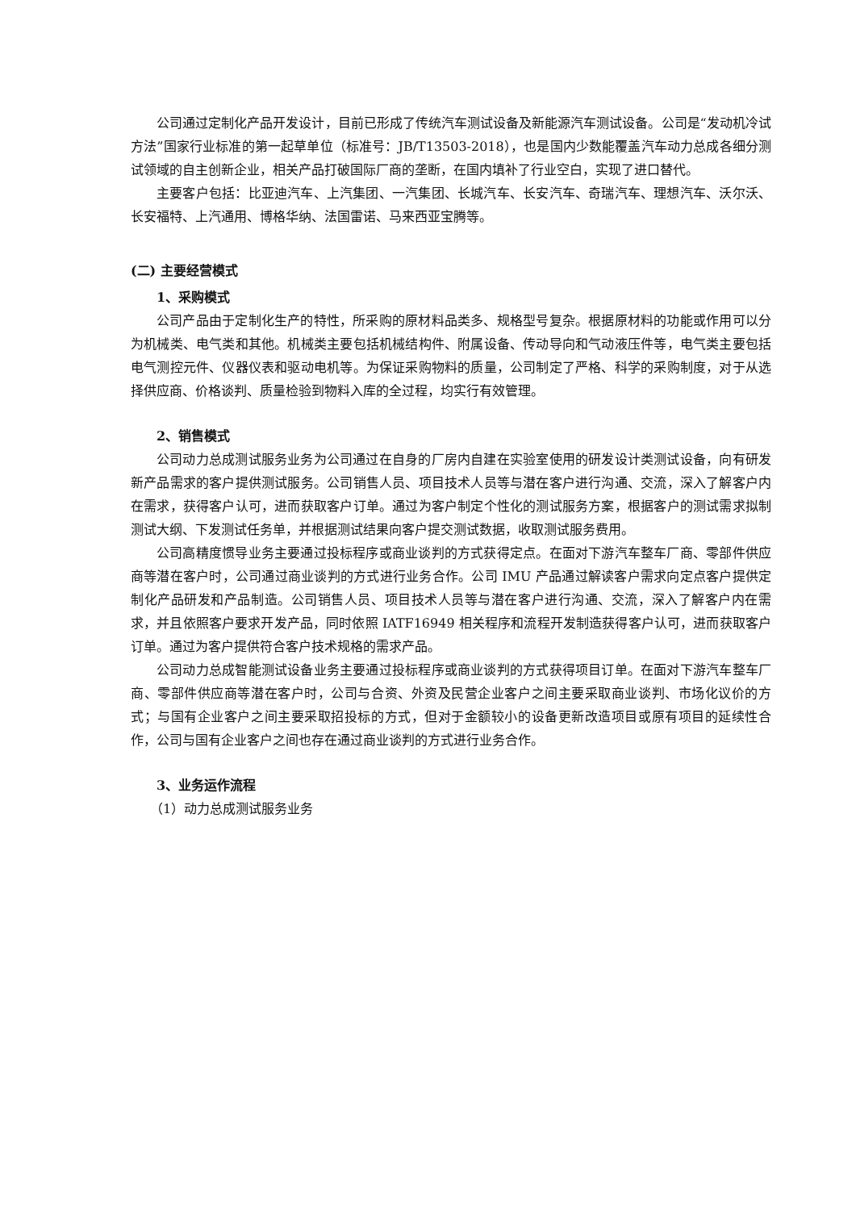公司通过定制化产品开发设计，目前已形成了传统汽车测试设备及新能源汽车测试设备。公司是“发动机冷试方法”国家行业标准的第一起草单位（标准号：JB/T13503-2018），也是国内少数能覆盖汽车动力总成各细分测试领域的自主创新企业，相关产品打破国际厂商的垄断，在国内填补了行业空白，实现了进口替代。
主要客户包括：比亚迪汽车、上汽集团、一汽集团、长城汽车、长安汽车、奇瑞汽车、理想汽车、沃尔沃、长安福特、上汽通用、博格华纳、法国雷诺、马来西亚宝腾等。
(二) 主要经营模式
1、采购模式
公司产品由于定制化生产的特性，所采购的原材料品类多、规格型号复杂。根据原材料的功能或作用可以分为机械类、电气类和其他。机械类主要包括机械结构件、附属设备、传动导向和气动液压件等，电气类主要包括电气测控元件、仪器仪表和驱动电机等。为保证采购物料的质量，公司制定了严格、科学的采购制度，对于从选择供应商、价格谈判、质量检验到物料入库的全过程，均实行有效管理。
2、销售模式
公司动力总成测试服务业务为公司通过在自身的厂房内自建在实验室使用的研发设计类测试设备，向有研发新产品需求的客户提供测试服务。公司销售人员、项目技术人员等与潜在客户进行沟通、交流，深入了解客户内在需求，获得客户认可，进而获取客户订单。通过为客户制定个性化的测试服务方案，根据客户的测试需求拟制测试大纲、下发测试任务单，并根据测试结果向客户提交测试数据，收取测试服务费用。
公司高精度惯导业务主要通过投标程序或商业谈判的方式获得定点。在面对下游汽车整车厂商、零部件供应商等潜在客户时，公司通过商业谈判的方式进行业务合作。公司 IMU 产品通过解读客户需求向定点客户提供定制化产品研发和产品制造。公司销售人员、项目技术人员等与潜在客户进行沟通、交流，深入了解客户内在需求，并且依照客户要求开发产品，同时依照 IATF16949 相关程序和流程开发制造获得客户认可，进而获取客户订单。通过为客户提供符合客户技术规格的需求产品。
公司动力总成智能测试设备业务主要通过投标程序或商业谈判的方式获得项目订单。在面对下游汽车整车厂商、零部件供应商等潜在客户时，公司与合资、外资及民营企业客户之间主要采取商业谈判、市场化议价的方式；与国有企业客户之间主要采取招投标的方式，但对于金额较小的设备更新改造项目或原有项目的延续性合作，公司与国有企业客户之间也存在通过商业谈判的方式进行业务合作。
3、业务运作流程
（1）动力总成测试服务业务